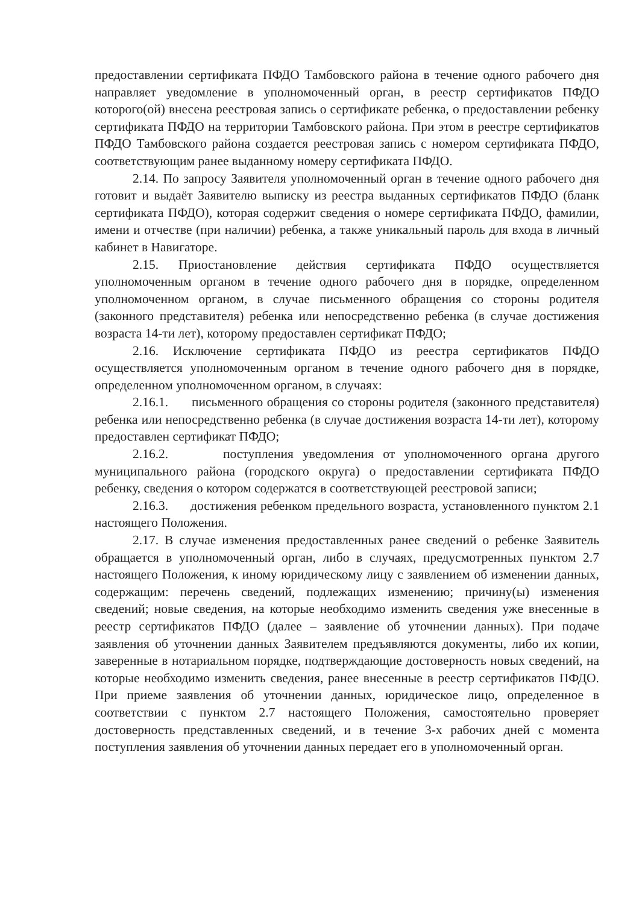предоставлении сертификата ПФДО Тамбовского района в течение одного рабочего дня направляет уведомление в уполномоченный орган, в реестр сертификатов ПФДО которого(ой) внесена реестровая запись о сертификате ребенка, о предоставлении ребенку сертификата ПФДО на территории Тамбовского района. При этом в реестре сертификатов ПФДО Тамбовского района создается реестровая запись с номером сертификата ПФДО, соответствующим ранее выданному номеру сертификата ПФДО.
2.14. По запросу Заявителя уполномоченный орган в течение одного рабочего дня готовит и выдаёт Заявителю выписку из реестра выданных сертификатов ПФДО (бланк сертификата ПФДО), которая содержит сведения о номере сертификата ПФДО, фамилии, имени и отчестве (при наличии) ребенка, а также уникальный пароль для входа в личный кабинет в Навигаторе.
2.15. Приостановление действия сертификата ПФДО осуществляется уполномоченным органом в течение одного рабочего дня в порядке, определенном уполномоченном органом, в случае письменного обращения со стороны родителя (законного представителя) ребенка или непосредственно ребенка (в случае достижения возраста 14-ти лет), которому предоставлен сертификат ПФДО;
2.16. Исключение сертификата ПФДО из реестра сертификатов ПФДО осуществляется уполномоченным органом в течение одного рабочего дня в порядке, определенном уполномоченном органом, в случаях:
2.16.1. письменного обращения со стороны родителя (законного представителя) ребенка или непосредственно ребенка (в случае достижения возраста 14-ти лет), которому предоставлен сертификат ПФДО;
2.16.2. поступления уведомления от уполномоченного органа другого муниципального района (городского округа) о предоставлении сертификата ПФДО ребенку, сведения о котором содержатся в соответствующей реестровой записи;
2.16.3. достижения ребенком предельного возраста, установленного пунктом 2.1 настоящего Положения.
2.17. В случае изменения предоставленных ранее сведений о ребенке Заявитель обращается в уполномоченный орган, либо в случаях, предусмотренных пунктом 2.7 настоящего Положения, к иному юридическому лицу с заявлением об изменении данных, содержащим: перечень сведений, подлежащих изменению; причину(ы) изменения сведений; новые сведения, на которые необходимо изменить сведения уже внесенные в реестр сертификатов ПФДО (далее – заявление об уточнении данных). При подаче заявления об уточнении данных Заявителем предъявляются документы, либо их копии, заверенные в нотариальном порядке, подтверждающие достоверность новых сведений, на которые необходимо изменить сведения, ранее внесенные в реестр сертификатов ПФДО. При приеме заявления об уточнении данных, юридическое лицо, определенное в соответствии с пунктом 2.7 настоящего Положения, самостоятельно проверяет достоверность представленных сведений, и в течение 3-х рабочих дней с момента поступления заявления об уточнении данных передает его в уполномоченный орган.